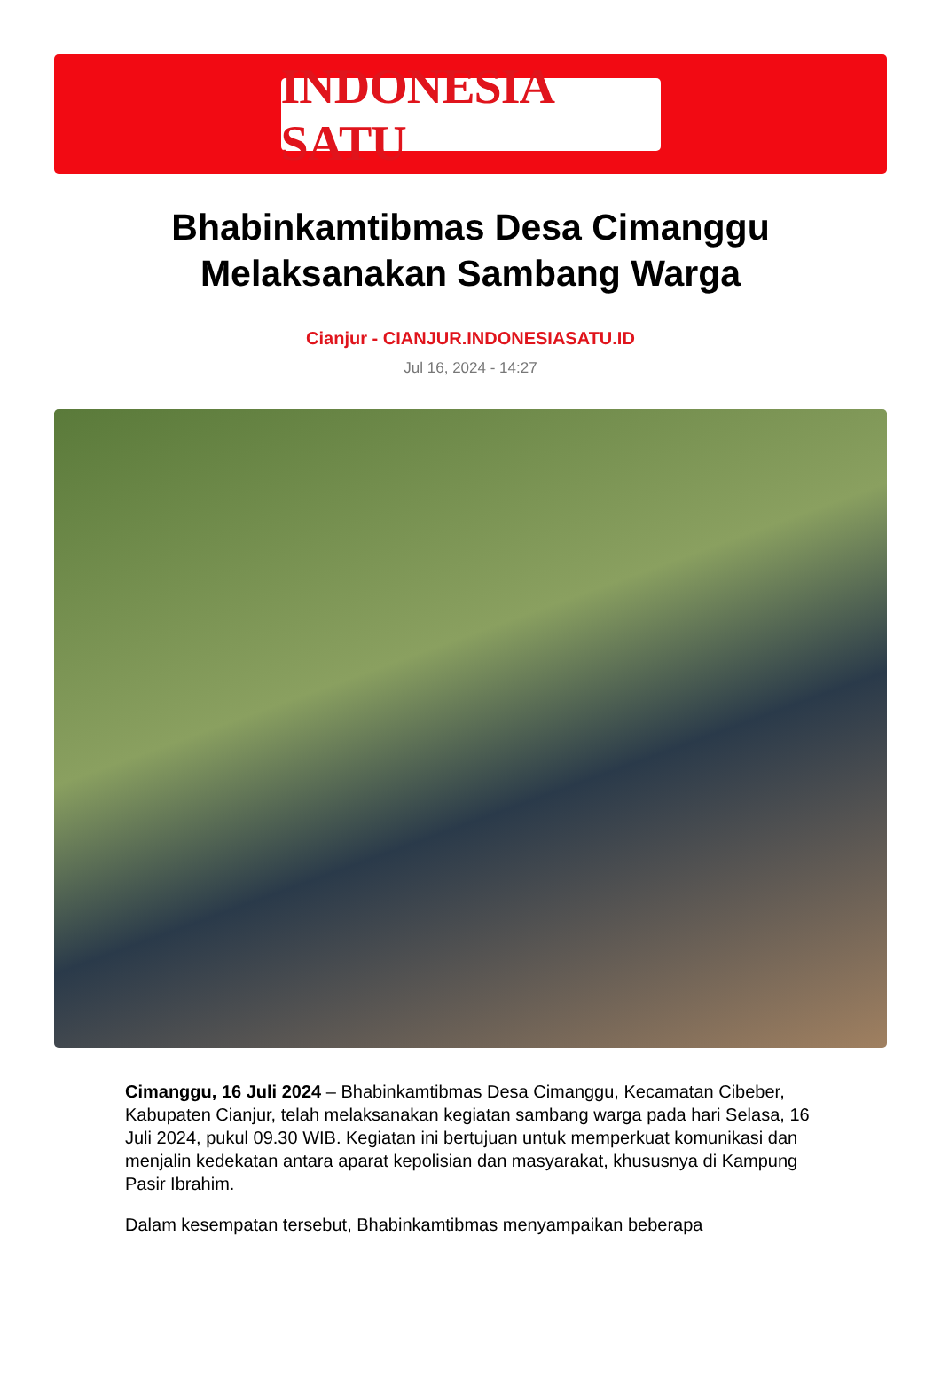INDONESIA SATU
Bhabinkamtibmas Desa Cimanggu Melaksanakan Sambang Warga
Cianjur - CIANJUR.INDONESIASATU.ID
Jul 16, 2024 - 14:27
Cimanggu, 16 Juli 2024 – Bhabinkamtibmas Desa Cimanggu, Kecamatan Cibeber, Kabupaten Cianjur, telah melaksanakan kegiatan sambang warga pada hari Selasa, 16 Juli 2024, pukul 09.30 WIB. Kegiatan ini bertujuan untuk memperkuat komunikasi dan menjalin kedekatan antara aparat kepolisian dan masyarakat, khususnya di Kampung Pasir Ibrahim.
Dalam kesempatan tersebut, Bhabinkamtibmas menyampaikan beberapa